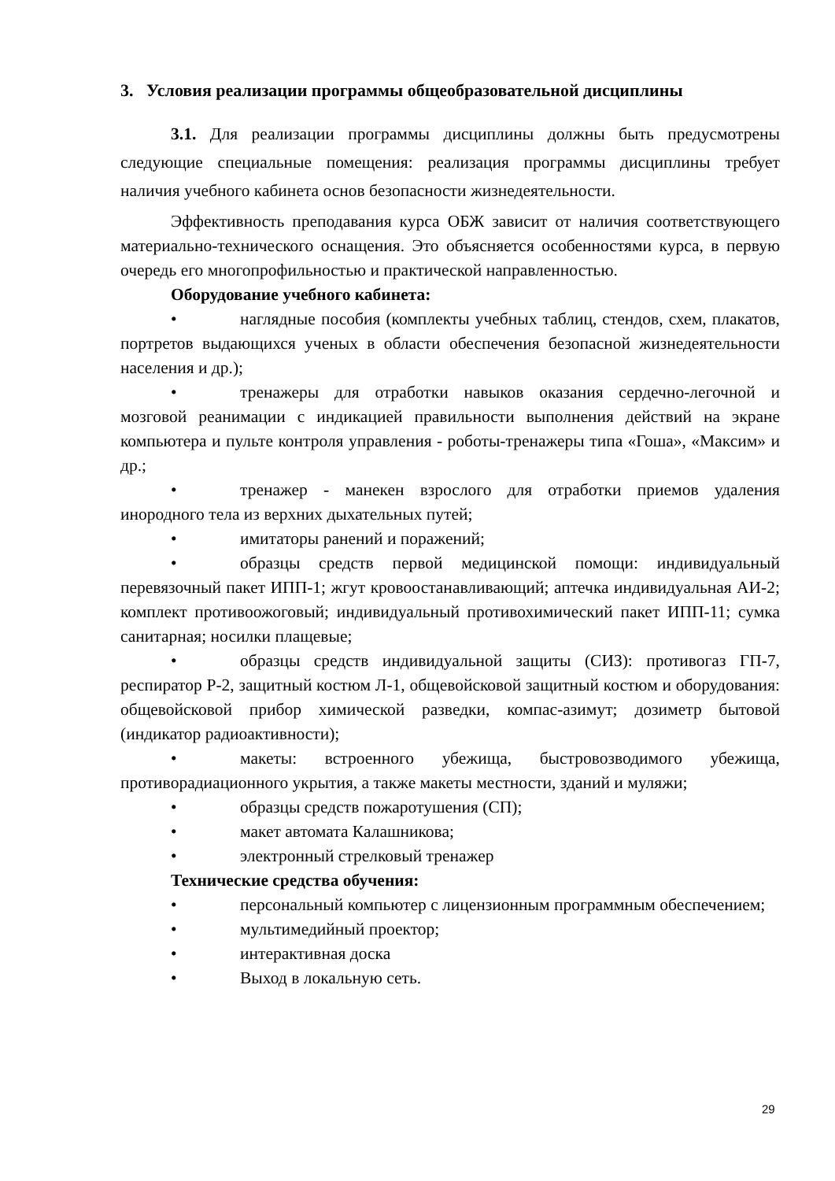3. Условия реализации программы общеобразовательной дисциплины
3.1. Для реализации программы дисциплины должны быть предусмотрены следующие специальные помещения: реализация программы дисциплины требует наличия учебного кабинета основ безопасности жизнедеятельности.
Эффективность преподавания курса ОБЖ зависит от наличия соответствующего материально-технического оснащения. Это объясняется особенностями курса, в первую очередь его многопрофильностью и практической направленностью.
Оборудование учебного кабинета:
• наглядные пособия (комплекты учебных таблиц, стендов, схем, плакатов, портретов выдающихся ученых в области обеспечения безопасной жизнедеятельности населения и др.);
• тренажеры для отработки навыков оказания сердечно-легочной и мозговой реанимации с индикацией правильности выполнения действий на экране компьютера и пульте контроля управления - роботы-тренажеры типа «Гоша», «Максим» и др.;
• тренажер - манекен взрослого для отработки приемов удаления инородного тела из верхних дыхательных путей;
• имитаторы ранений и поражений;
• образцы средств первой медицинской помощи: индивидуальный перевязочный пакет ИПП-1; жгут кровоостанавливающий; аптечка индивидуальная АИ-2; комплект противоожоговый; индивидуальный противохимический пакет ИПП-11; сумка санитарная; носилки плащевые;
• образцы средств индивидуальной защиты (СИЗ): противогаз ГП-7, респиратор Р-2, защитный костюм Л-1, общевойсковой защитный костюм и оборудования: общевойсковой прибор химической разведки, компас-азимут; дозиметр бытовой (индикатор радиоактивности);
• макеты: встроенного убежища, быстровозводимого убежища, противорадиационного укрытия, а также макеты местности, зданий и муляжи;
• образцы средств пожаротушения (СП);
• макет автомата Калашникова;
• электронный стрелковый тренажер
Технические средства обучения:
• персональный компьютер с лицензионным программным обеспечением;
• мультимедийный проектор;
• интерактивная доска
• Выход в локальную сеть.
29